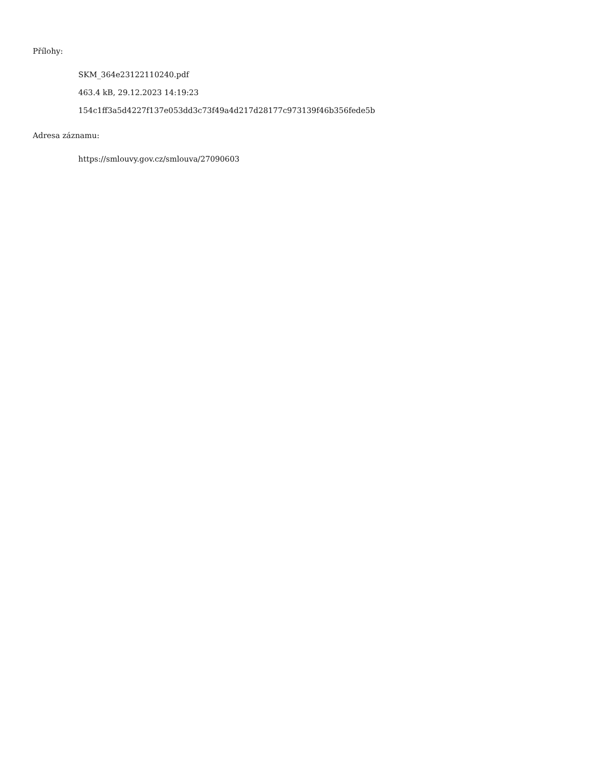Přílohy:
SKM_364e23122110240.pdf
463.4 kB, 29.12.2023 14:19:23
154c1ff3a5d4227f137e053dd3c73f49a4d217d28177c973139f46b356fede5b
Adresa záznamu:
https://smlouvy.gov.cz/smlouva/27090603